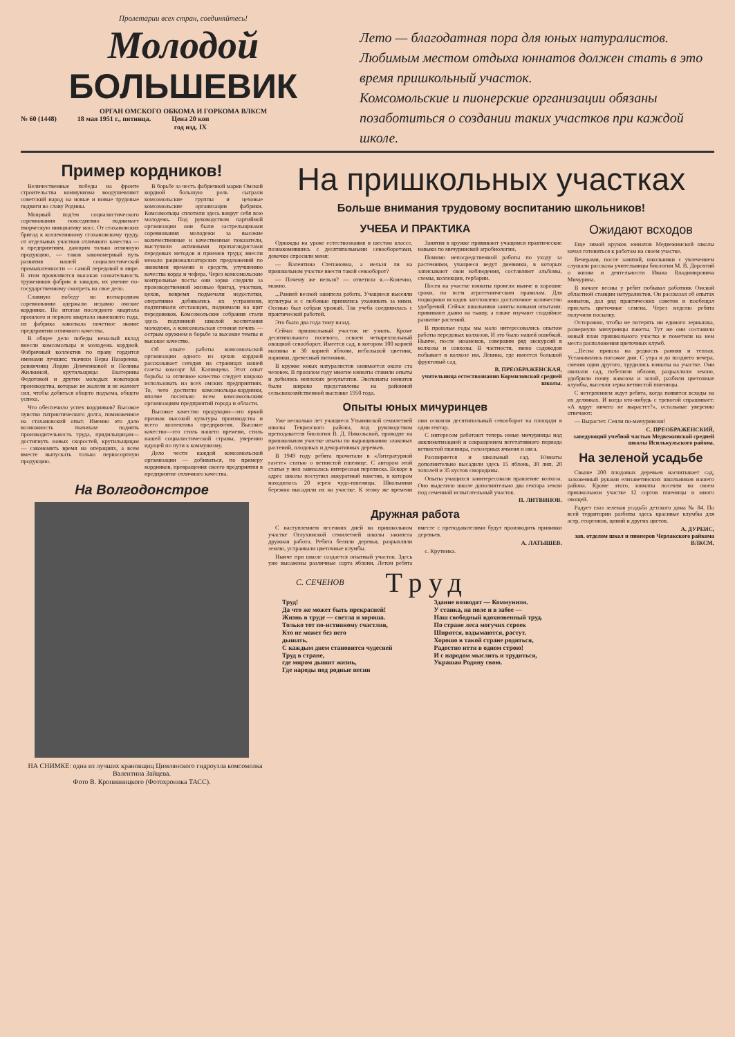Пролетарии всех стран, соединяйтесь!
Молодой
БОЛЬШЕВИК
ОРГАН ОМСКОГО ОБКОМА И ГОРКОМА ВЛКСМ
№ 60 (1448) 18 мая 1951 г., пятница. Цена 20 коп
год изд. IX
Лето — благодатная пора для юных натуралистов. Любимым местом отдыха юннатов должен стать в это время пришкольный участок.
Комсомольские и пионерские организации обязаны позаботиться о создании таких участков при каждой школе.
Пример кордников!
Величественные победы на фронте строительства коммунизма воодушевляют советский народ на новые и новые трудовые подвиги во славу Родины.
Мощный под'ем социалистического соревнования повседневно поднимает творческую инициативу масс. От стахановских бригад к коллективному стахановскому труду, от отдельных участков отличного качества — к предприятиям, дающим только отличную продукцию, — таков закономерный путь развития нашей социалистической промышленности — самой передовой в мире. В этом проявляются высокая сознательность тружеников фабрик и заводов, их умение по-государственному смотреть на свое дело.
Славную победу во всенародном соревновании одержали недавно омские кордники. По итогам последнего квартала прошлого и первого квартала нынешнего года, их фабрика завоевала почетное звание предприятия отличного качества.
В общее дело победы немалый вклад внесли комсомольцы и молодежь кордной. Фабричный коллектив по праву гордится именами лучших: ткачихи Веры Назаренко, ровничниц Лидии Демченковой и Полины Жилкиной, крутильщицы Екатерины Федотовой и других молодых новаторов производства, которые не жалели и не жалеют сил, чтобы добиться общего подъема, общего успеха.
Что обеспечило успех кордников? Высокое чувство патриотического долга, помноженное на стахановский опыт. Именно это дало возможность ткачихам поднять производительность труда, прядильщицам— достигнуть новых скоростей, крутильщицам — сэкономить время на операциях, а всем вместе выпускать только первосортную продукцию.
В борьбе за честь фабричной марки Омской кордной большую роль сыграли комсомольские группы и цеховые комсомольские организации фабрики. Комсомольцы сплотили здесь вокруг себя всю молодежь. Под руководством партийной организации они были застрельщиками соревнования молодежи за высокие количественные и качественные показатели, выступили активными пропагандистами передовых методов и приемов труда; внесли немало рационализаторских предложений по экономии времени и средств, улучшению качества корда и чефера. Через комсомольские контрольные посты они зорко следили за производственной жизнью бригад, участков, цехов, вовремя подмечали недостатки, оперативно добивались их устранения, подтягивали отстающих, поднимали на щит передовиков. Комсомольские собрания стали здесь подлинной школой воспитания молодежи, а комсомольская стенная печать — острым оружием в борьбе за высокие темпы и высокое качество.
Об опыте работы комсомольской организации одного из цехов кордной рассказывает сегодня на страницах нашей газеты комсорг М. Калинцева. Этот опыт борьбы за отличное качество следует широко использовать на всех омских предприятиях. То, чего достигли комсомольцы-кордники, вполне посильно всем комсомольским организациям предприятий города и области.
Высокое качество продукции—это яркий признак высокой культуры производства и всего коллектива предприятия. Высокое качество—это стиль нашего времени, стиль нашей социалистической страны, уверенно идущей по пути к коммунизму.
Дело чести каждой комсомольской организации — добиваться, по примеру кордников, превращения своего предприятия в предприятие отличного качества.
На Волгодонстрое
НА СНИМКЕ: одна из лучших крановщиц Цимлянского гидроузла комсомолка Валентина Зайцева.
Фото В. Кропивницкого (Фотохроника ТАСС).
На пришкольных участках
Больше внимания трудовому воспитанию школьников!
УЧЕБА И ПРАКТИКА
Однажды на уроке естествознания в шестом классе, познакомившись с десятипольными севооборотами, девочки спросили меня:
— Валентина Степановна, а нельзя ли на пришкольном участке ввести такой севооборот?
— Почему же нельзя? — ответила я.—Конечно, можно.
...Ранней весной закипела работа. Учащиеся высеяли культуры и с любовью принялись ухаживать за ними. Осенью был собран урожай. Так учеба соединилась с практической работой.
Это было два года тому назад.
Сейчас пришкольный участок не узнать. Кроме десятипольного полевого, освоен четырехпольный овощной севооборот. Имеется сад, в котором 100 корней малины и 30 корней яблони, небольшой цветник, парники, древесный питомник.
В кружке юных натуралистов занимается около ста человек. В прошлом году многие юннаты ставили опыты и добились неплохих результатов. Экспонаты юннатов были широко представлены на районной сельскохозяйственной выставке 1950 года.
Занятия в кружке прививают учащимся практические навыки по мичуринской агробиологии.
Помимо непосредственной работы по уходу за растениями, учащиеся ведут дневники, в которых записывают свои наблюдения, составляют альбомы, схемы, коллекции, гербарии.
Посев на участке юннаты провели нынче в хорошие сроки, по всем агротехническим правилам. Для подкормки всходов заготовлено достаточное количество удобрений. Сейчас школьники заняты новыми опытами: прививают дыню на тыкву, а также изучают стадийное развитие растений.
В прошлые годы мы мало интересовались опытом работы передовых колхозов. И это было нашей ошибкой. Нынче, после экзаменов, совершим ряд экскурсий в колхозы и совхозы. В частности, звено садоводов побывает в колхозе им. Ленина, где имеется большой фруктовый сад.
В. ПРЕОБРАЖЕНСКАЯ,
учительница естествознания Кормиловской средней школы.
Опыты юных мичуринцев
Уже несколько лет учащиеся Утьминской семилетней школы Тевризского района, под руководством преподавателя биологии В. Д. Никольской, проводят на пришкольном участке опыты по выращиванию злаковых растений, плодовых и декоративных деревьев.
В 1949 году ребята прочитали в «Литературной газете» статью о ветвистой пшенице. С автором этой статьи у них завязалась интересная переписка. Вскоре в адрес школы поступил аккуратный пакетик, в котором находилось 20 зерен чудо-пшеницы. Школьники бережно высадили их на участке. К этому же времени они освоили десятипольный севооборот на площади в один гектар.
С интересом работают теперь юные мичуринцы над акклиматизацией и сокращением вегетативного периода ветвистой пшеницы, голозерных ячменя и овса.
Расширяется и школьный сад. Юннаты дополнительно высадили здесь 15 яблонь, 30 лип, 20 тополей и 35 кустов смородины.
Опыты учащихся заинтересовали правление колхоза. Оно выделило школе дополнительно два гектара земли под семенной испытательный участок.
П. ЛИТВИНОВ.
Дружная работа
С наступлением весенних дней на пришкольном участке Оглухинской семилетней школы закипела дружная работа. Ребята белили деревья, разрыхляли землю, устраивали цветочные клумбы.
Нынче при школе создается опытный участок. Здесь уже высажены различные сорта яблони. Летом ребята вместе с преподавателями будут производить прививки деревьев.
А. ЛАТЫШЕВ.
с. Крутинка.
Ожидают всходов
Еще зимой кружок юннатов Медвежинской школы начал готовиться к работам на своем участке.
Вечерами, после занятий, школьники с увлечением слушали рассказы учительницы биологии М. В. Дорохтий о жизни и деятельности Ивана Владимировича Мичурина.
В начале весны у ребят побывал работник Омской областной станции натуралистов. Он рассказал об опытах юннатов, дал ряд практических советов и пообещал прислать цветочные семена. Через неделю ребята получили посылку.
Осторожно, чтобы не потерять ни единого зернышка, развернули мичуринцы пакеты. Тут же они составили новый план пришкольного участка и пометили на нем места расположения цветочных клумб.
...Весна пришла на редкость ранняя и теплая. Установились погожие дни. С утра и до позднего вечера, сменяя один другого, трудились юннаты на участке. Они окопали сад, побелили яблони, разрыхлили землю, удобрили почву навозом и золой, разбили цветочные клумбы, высеяли зерна ветвистой пшеницы.
С нетерпением ждут ребята, когда появятся всходы на их делянках. И когда кто-нибудь с тревогой спрашивает: «А вдруг ничего не вырастет?», остальные уверенно отвечают:
— Вырастет. Сеяли по-мичурински!
С. ПРЕОБРАЖЕНСКИЙ,
заведующий учебной частью Медвежинской средней школы Исилькульского района.
На зеленой усадьбе
Свыше 200 плодовых деревьев насчитывает сад, заложенный руками елизаветинских школьников нашего района. Кроме этого, юннаты посеяли на своем пришкольном участке 12 сортов пшеницы и много овощей.
Радует глаз зеленая усадьба детского дома № 84. По всей территории разбиты здесь красивые клумбы для астр, георгинов, циний и других цветов.
А. ДУРЕИС,
зав. отделом школ и пионеров Черлакского райкома ВЛКСМ.
С. СЕЧЕНОВ Труд
Труд!
Да что же может быть прекрасней!
Жизнь в труде — светла и хороша.
Только тот по-истинному счастлив,
Кто не может без него
дышать.
С каждым днем становится чудесней
Труд в стране,
где миром дышит жизнь,
Где народы под родные песни
Здание возводят — Коммунизм.
У станка, на поле и в забое —
Наш свободный вдохновенный труд.
По стране леса могучих строек
Ширятся, вздымаются, растут.
Хорошо в такой стране родиться,
Радостно итти в одном строю!
И с народом мыслить и трудиться,
Украшая Родину свою.